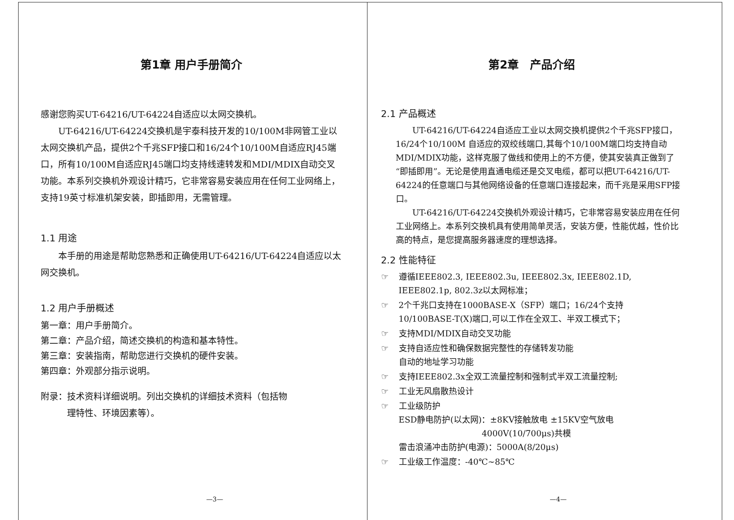第1章 用户手册简介
感谢您购买UT-64216/UT-64224自适应以太网交换机。
　　UT-64216/UT-64224交换机是宇泰科技开发的10/100M非网管工业以太网交换机产品，提供2个千兆SFP接口和16/24个10/100M自适应RJ45端口，所有10/100M自适应RJ45端口均支持线速转发和MDI/MDIX自动交叉功能。本系列交换机外观设计精巧，它非常容易安装应用在任何工业网络上，支持19英寸标准机架安装，即插即用，无需管理。
1.1 用途
　　本手册的用途是帮助您熟悉和正确使用UT-64216/UT-64224自适应以太网交换机。
1.2 用户手册概述
第一章：用户手册简介。
第二章：产品介绍，简述交换机的构造和基本特性。
第三章：安装指南，帮助您进行交换机的硬件安装。
第四章：外观部分指示说明。
附录：技术资料详细说明。列出交换机的详细技术资料（包括物
　　　理特性、环境因素等）。
—3—
第2章　产品介绍
2.1 产品概述
　　UT-64216/UT-64224自适应工业以太网交换机提供2个千兆SFP接口，16/24个10/100M 自适应的双绞线端口,其每个10/100M端口均支持自动MDI/MDIX功能，这样克服了做线和使用上的不方便，使其安装真正做到了“即插即用”。无论是使用直通电缆还是交叉电缆，都可以把UT-64216/UT-64224的任意端口与其他网络设备的任意端口连接起来，而千兆是采用SFP接口。
　　UT-64216/UT-64224交换机外观设计精巧，它非常容易安装应用在任何工业网络上。本系列交换机具有使用简单灵活，安装方便，性能优越，性价比高的特点，是您提高服务器速度的理想选择。
2.2 性能特征
☞ 遵循IEEE802.3, IEEE802.3u, IEEE802.3x, IEEE802.1D,
IEEE802.1p, 802.3z以太网标准；
☞ 2个千兆口支持在1000BASE-X（SFP）端口；16/24个支持
10/100BASE-T(X)端口,可以工作在全双工、半双工模式下；
☞ 支持MDI/MDIX自动交叉功能
☞ 支持自适应性和确保数据完整性的存储转发功能
自动的地址学习功能
☞ 支持IEEE802.3x全双工流量控制和强制式半双工流量控制;
☞ 工业无风扇散热设计
☞ 工业级防护
ESD静电防护(以太网)：±8KV接触放电 ±15KV空气放电
　　　　　　　　　　4000V(10/700μs)共模
雷击浪涌冲击防护(电源)：5000A(8/20μs)
☞ 工业级工作温度：-40℃~85℃
—4—